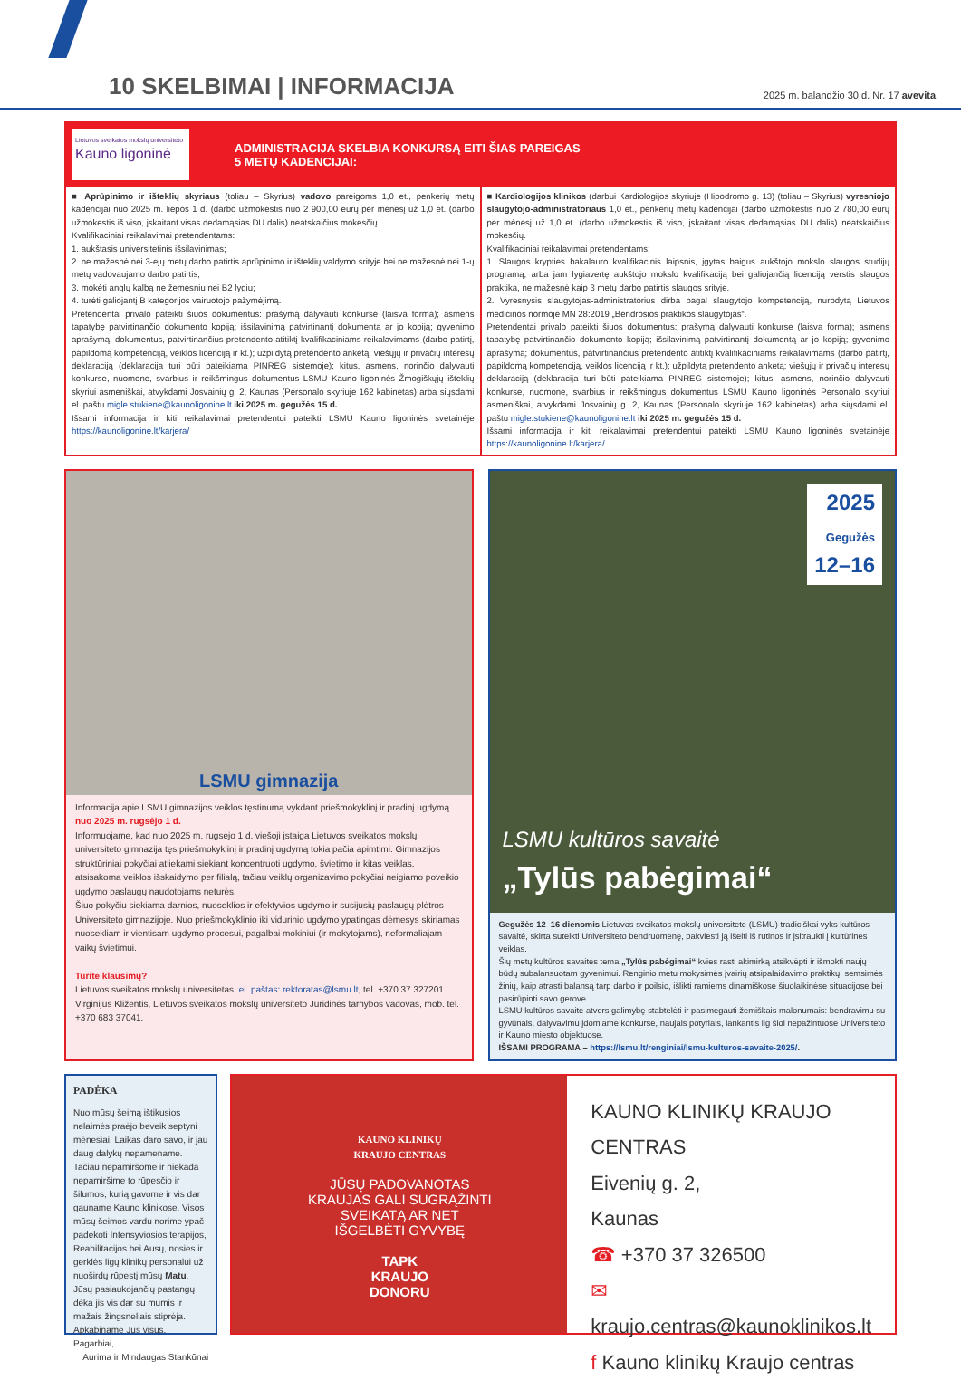10 SKELBIMAI | INFORMACIJA
2025 m. balandžio 30 d. Nr. 17 avevita
Lietuvos sveikatos mokslų universiteto
Kauno ligoninė
ADMINISTRACIJA SKELBIA KONKURSĄ EITI ŠIAS PAREIGAS
5 METŲ KADENCIJAI:
■ Aprūpinimo ir išteklių skyriaus (toliau – Skyrius) vadovo pareigoms 1,0 et., penkerių metų kadencijai nuo 2025 m. liepos 1 d. (darbo užmokestis nuo 2 900,00 eurų per mėnesį už 1,0 et. (darbo užmokestis iš viso, įskaitant visas dedamąsias DU dalis) neatskaičius mokesčių.
Kvalifikaciniai reikalavimai pretendentams:
1. aukštasis universitetinis išsilavinimas;
2. ne mažesnė nei 3-ejų metų darbo patirtis aprūpinimo ir išteklių valdymo srityje bei ne mažesnė nei 1-ų metų vadovaujamo darbo patirtis;
3. mokėti anglų kalbą ne žemesniu nei B2 lygiu;
4. turėti galiojantį B kategorijos vairuotojo pažymėjimą.
Pretendentai privalo pateikti šiuos dokumentus: prašymą dalyvauti konkurse (laisva forma); asmens tapatybę patvirtinančio dokumento kopiją; išsilavinimą patvirtinantį dokumentą ar jo kopiją; gyvenimo aprašymą; dokumentus, patvirtinančius pretendento atitiktį kvalifikaciniams reikalavimams (darbo patirtį, papildomą kompetenciją, veiklos licenciją ir kt.); užpildytą pretendento anketą; viešųjų ir privačių interesų deklaraciją (deklaracija turi būti pateikiama PINREG sistemoje); kitus, asmens, norinčio dalyvauti konkurse, nuomone, svarbius ir reikšmingus dokumentus LSMU Kauno ligoninės Žmogiškųjų išteklių skyriui asmeniškai, atvykdami Josvainių g. 2, Kaunas (Personalo skyriuje 162 kabinetas) arba siųsdami el. paštu migle.stukiene@kaunoligonine.lt iki 2025 m. gegužės 15 d.
Išsami informacija ir kiti reikalavimai pretendentui pateikti LSMU Kauno ligoninės svetainėje https://kaunoligonine.lt/karjera/
■ Kardiologijos klinikos (darbui Kardiologijos skyriuje (Hipodromo g. 13) (toliau – Skyrius) vyresniojo slaugytojo-administratoriaus 1,0 et., penkerių metų kadencijai (darbo užmokestis nuo 2 780,00 eurų per mėnesį už 1,0 et. (darbo užmokestis iš viso, įskaitant visas dedamąsias DU dalis) neatskaičius mokesčių.
Kvalifikaciniai reikalavimai pretendentams:
1. Slaugos krypties bakalauro kvalifikacinis laipsnis, įgytas baigus aukštojo mokslo slaugos studijų programą, arba jam lygiavertę aukštojo mokslo kvalifikaciją bei galiojančią licenciją verstis slaugos praktika, ne mažesnė kaip 3 metų darbo patirtis slaugos srityje.
2. Vyresnysis slaugytojas-administratorius dirba pagal slaugytojo kompetenciją, nurodytą Lietuvos medicinos normoje MN 28:2019 „Bendrosios praktikos slaugytojas“.
Pretendentai privalo pateikti šiuos dokumentus: prašymą dalyvauti konkurse (laisva forma); asmens tapatybę patvirtinančio dokumento kopiją; išsilavinimą patvirtinantį dokumentą ar jo kopiją; gyvenimo aprašymą; dokumentus, patvirtinančius pretendento atitiktį kvalifikaciniams reikalavimams (darbo patirtį, papildomą kompetenciją, veiklos licenciją ir kt.); užpildytą pretendento anketą; viešųjų ir privačių interesų deklaraciją (deklaracija turi būti pateikiama PINREG sistemoje); kitus, asmens, norinčio dalyvauti konkurse, nuomone, svarbius ir reikšmingus dokumentus LSMU Kauno ligoninės Personalo skyriui asmeniškai, atvykdami Josvainių g. 2, Kaunas (Personalo skyriuje 162 kabinetas) arba siųsdami el. paštu migle.stukiene@kaunoligonine.lt iki 2025 m. gegužės 15 d.
Išsami informacija ir kiti reikalavimai pretendentui pateikti LSMU Kauno ligoninės svetainėje https://kaunoligonine.lt/karjera/
LSMU gimnazija
Informacija apie LSMU gimnazijos veiklos tęstinumą vykdant priešmokyklinį ir pradinį ugdymą nuo 2025 m. rugsėjo 1 d.
Informuojame, kad nuo 2025 m. rugsėjo 1 d. viešoji įstaiga Lietuvos sveikatos mokslų universiteto gimnazija tęs priešmokyklinį ir pradinį ugdymą tokia pačia apimtimi. Gimnazijos struktūriniai pokyčiai atliekami siekiant koncentruoti ugdymo, švietimo ir kitas veiklas, atsisakoma veiklos išskaidymo per filialą, tačiau veiklų organizavimo pokyčiai neigiamo poveikio ugdymo paslaugų naudotojams neturės.
Šiuo pokyčiu siekiama darnios, nuoseklios ir efektyvios ugdymo ir susijusių paslaugų plėtros Universiteto gimnazijoje. Nuo priešmokyklinio iki vidurinio ugdymo ypatingas dėmesys skiriamas nuosekliam ir vientisam ugdymo procesui, pagalbai mokiniui (ir mokytojams), neformaliajam vaikų švietimui.
Turite klausimų?
Lietuvos sveikatos mokslų universitetas, el. paštas: rektoratas@lsmu.lt, tel. +370 37 327201.
Virginijus Kližentis, Lietuvos sveikatos mokslų universiteto Juridinės tarnybos vadovas, mob. tel. +370 683 37041.
2025
Gegužės
12–16
LSMU kultūros savaitė
„Tylūs pabėgimai“
Gegužės 12–16 dienomis Lietuvos sveikatos mokslų universitete (LSMU) tradiciškai vyks kultūros savaitė, skirta sutelkti Universiteto bendruomenę, pakviesti ją išeiti iš rutinos ir įsitraukti į kultūrines veiklas.
Šių metų kultūros savaitės tema „Tylūs pabėgimai“ kvies rasti akimirką atsikvėpti ir išmokti naujų būdų subalansuotam gyvenimui. Renginio metu mokysimės įvairių atsipalaidavimo praktikų, semsimės žinių, kaip atrasti balansą tarp darbo ir poilsio, išlikti ramiems dinamiškose šiuolaikinėse situacijose bei pasirūpinti savo gerove.
LSMU kultūros savaitė atvers galimybę stabtelėti ir pasimėgauti žemiškais malonumais: bendravimu su gyvūnais, dalyvavimu įdomiame konkurse, naujais potyriais, lankantis lig šiol nepažintuose Universiteto ir Kauno miesto objektuose.
IŠSAMI PROGRAMA – https://lsmu.lt/renginiai/lsmu-kulturos-savaite-2025/.
PADĖKA
Nuo mūsų šeimą ištikusios nelaimės praėjo beveik septyni mėnesiai. Laikas daro savo, ir jau daug dalykų nepamename. Tačiau nepamiršome ir niekada nepamiršime to rūpesčio ir šilumos, kurią gavome ir vis dar gauname Kauno klinikose. Visos mūsų šeimos vardu norime ypač padėkoti Intensyviosios terapijos, Reabilitacijos bei Ausų, nosies ir gerklės ligų klinikų personalui už nuoširdų rūpestį mūsų Matu. Jūsų pasiaukojančių pastangų dėka jis vis dar su mumis ir mažais žingsneliais stiprėja. Apkabiname Jus visus.
Pagarbiai,
Aurima ir Mindaugas Stankūnai
KAUNO KLINIKŲ
KRAUJO CENTRAS
JŪSŲ PADOVANOTAS
KRAUJAS GALI SUGRĄŽINTI
SVEIKATĄ AR NET
IŠGELBĖTI GYVYBĘ
TAPK
KRAUJO
DONORU
KAUNO KLINIKŲ KRAUJO CENTRAS
Eivenių g. 2,
Kaunas
☎ +370 37 326500
✉ kraujo.centras@kaunoklinikos.lt
f Kauno klinikų Kraujo centras